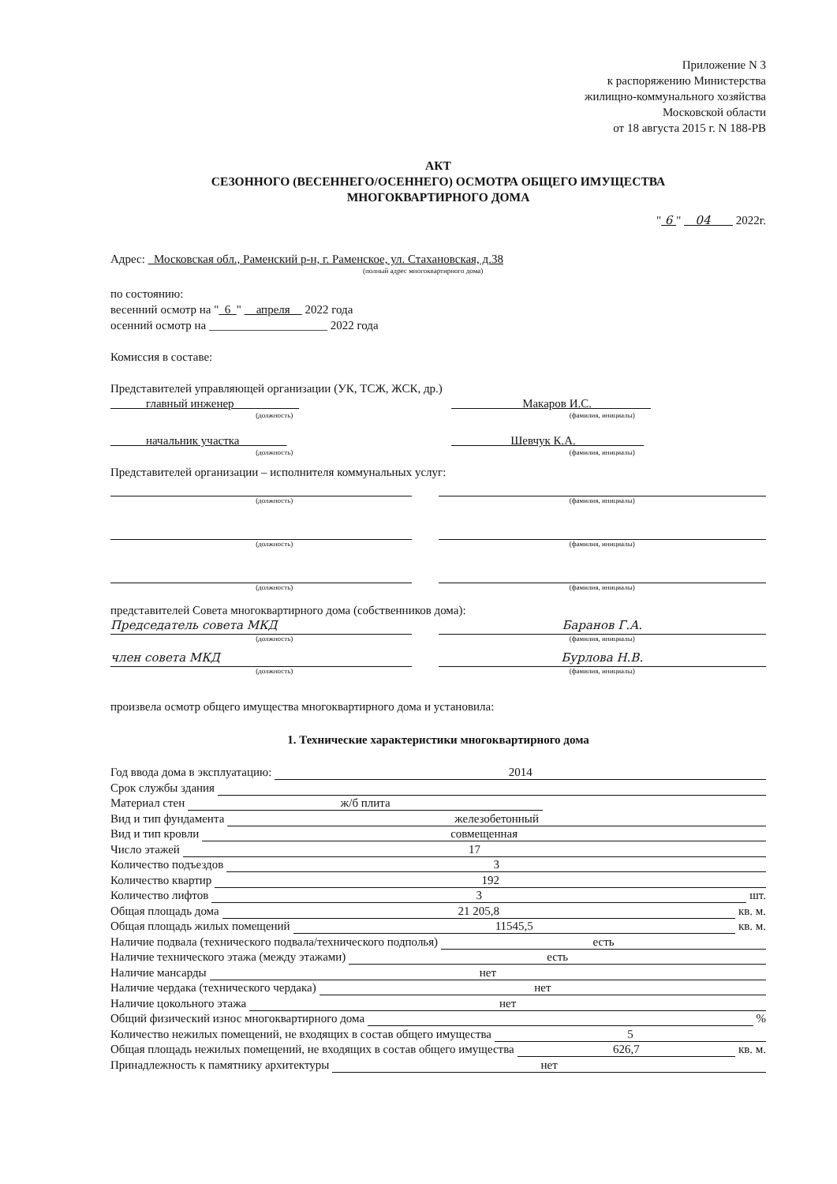Приложение N 3
к распоряжению Министерства
жилищно-коммунального хозяйства
Московской области
от 18 августа 2015 г. N 188-РВ
АКТ
СЕЗОННОГО (ВЕСЕННЕГО/ОСЕННЕГО) ОСМОТРА ОБЩЕГО ИМУЩЕСТВА
МНОГОКВАРТИРНОГО ДОМА
" 6 " 04 2022г.
Адрес: Московская обл., Раменский р-н, г. Раменское, ул. Стахановская, д.38
(полный адрес многоквартирного дома)
по состоянию:
весенний осмотр на " 6 " апреля 2022 года
осенний осмотр на ____________________ 2022 года
Комиссия в составе:
Представителей управляющей организации (УК, ТСЖ, ЖСК, др.)
главный инженер Макаров И.С.
(должность) (фамилия, инициалы)
начальник участка Шевчук К.А.
(должность) (фамилия, инициалы)
Представителей организации – исполнителя коммунальных услуг:
(должность) (фамилия, инициалы)
(должность) (фамилия, инициалы)
(должность) (фамилия, инициалы)
представителей Совета многоквартирного дома (собственников дома):
Председатель совета МКД Баранов Г.А.
(должность) (фамилия, инициалы)
член совета МКД Бурлова Н.В.
(должность) (фамилия, инициалы)
произвела осмотр общего имущества многоквартирного дома и установила:
1. Технические характеристики многоквартирного дома
Год ввода дома в эксплуатацию: 2014
Срок службы здания
Материал стен ж/б плита
Вид и тип фундамента железобетонный
Вид и тип кровли совмещенная
Число этажей 17
Количество подъездов 3
Количество квартир 192
Количество лифтов 3 шт.
Общая площадь дома 21 205,8 кв. м.
Общая площадь жилых помещений 11545,5 кв. м.
Наличие подвала (технического подвала/технического подполья) есть
Наличие технического этажа (между этажами) есть
Наличие мансарды нет
Наличие чердака (технического чердака) нет
Наличие цокольного этажа нет
Общий физический износ многоквартирного дома %
Количество нежилых помещений, не входящих в состав общего имущества 5
Общая площадь нежилых помещений, не входящих в состав общего имущества 626,7 кв. м.
Принадлежность к памятнику архитектуры нет